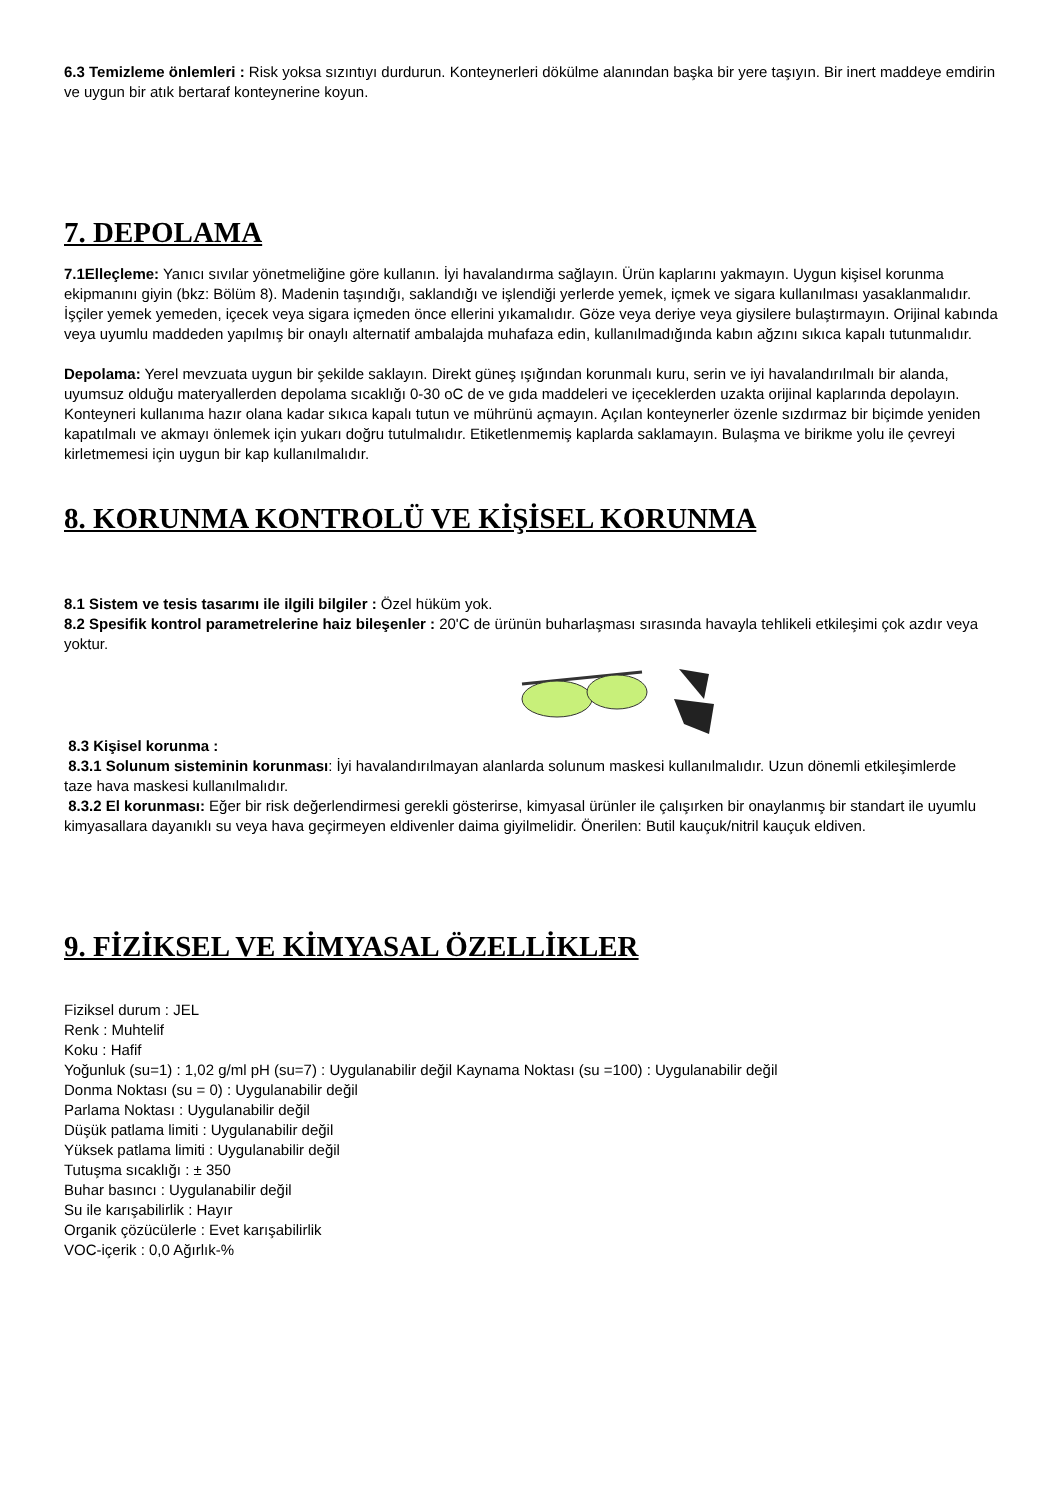6.3 Temizleme önlemleri : Risk yoksa sızıntıyı durdurun. Konteynerleri dökülme alanından başka bir yere taşıyın. Bir inert maddeye emdirin ve uygun bir atık bertaraf konteynerine koyun.
7. DEPOLAMA
7.1Elleçleme: Yanıcı sıvılar yönetmeliğine göre kullanın. İyi havalandırma sağlayın. Ürün kaplarını yakmayın. Uygun kişisel korunma ekipmanını giyin (bkz: Bölüm 8). Madenin taşındığı, saklandığı ve işlendiği yerlerde yemek, içmek ve sigara kullanılması yasaklanmalıdır. İşçiler yemek yemeden, içecek veya sigara içmeden önce ellerini yıkamalıdır. Göze veya deriye veya giysilere bulaştırmayın. Orijinal kabında veya uyumlu maddeden yapılmış bir onaylı alternatif ambalajda muhafaza edin, kullanılmadığında kabın ağzını sıkıca kapalı tutunmalıdır.
Depolama: Yerel mevzuata uygun bir şekilde saklayın. Direkt güneş ışığından korunmalı kuru, serin ve iyi havalandırılmalı bir alanda, uyumsuz olduğu materyallerden depolama sıcaklığı 0-30 oC de ve gıda maddeleri ve içeceklerden uzakta orijinal kaplarında depolayın. Konteyneri kullanıma hazır olana kadar sıkıca kapalı tutun ve mührünü açmayın. Açılan konteynerler özenle sızdırmaz bir biçimde yeniden kapatılmalı ve akmayı önlemek için yukarı doğru tutulmalıdır. Etiketlenmemiş kaplarda saklamayın. Bulaşma ve birikme yolu ile çevreyi kirletmemesi için uygun bir kap kullanılmalıdır.
8. KORUNMA KONTROLÜ VE KİŞİSEL KORUNMA
8.1 Sistem ve tesis tasarımı ile ilgili bilgiler : Özel hüküm yok.
8.2 Spesifik kontrol parametrelerine haiz bileşenler : 20'C de ürünün buharlaşması sırasında havayla tehlikeli etkileşimi çok azdır veya yoktur.
8.3 Kişisel korunma :
8.3.1 Solunum sisteminin korunması: İyi havalandırılmayan alanlarda solunum maskesi kullanılmalıdır. Uzun dönemli etkileşimlerde
taze hava maskesi kullanılmalıdır.
8.3.2 El korunması: Eğer bir risk değerlendirmesi gerekli gösterirse, kimyasal ürünler ile çalışırken bir onaylanmış bir standart ile uyumlu kimyasallara dayanıklı su veya hava geçirmeyen eldivenler daima giyilmelidir. Önerilen: Butil kauçuk/nitril kauçuk eldiven.
9. FİZİKSEL VE KİMYASAL ÖZELLİKLER
Fiziksel durum : JEL
Renk : Muhtelif
Koku : Hafif
Yoğunluk (su=1) : 1,02 g/ml pH (su=7) : Uygulanabilir değil Kaynama Noktası (su =100) : Uygulanabilir değil
Donma Noktası (su = 0) : Uygulanabilir değil
Parlama Noktası : Uygulanabilir değil
Düşük patlama limiti : Uygulanabilir değil
Yüksek patlama limiti : Uygulanabilir değil
Tutuşma sıcaklığı : ± 350
Buhar basıncı : Uygulanabilir değil
Su ile karışabilirlik : Hayır
Organik çözücülerle : Evet karışabilirlik
VOC-içerik : 0,0 Ağırlık-%